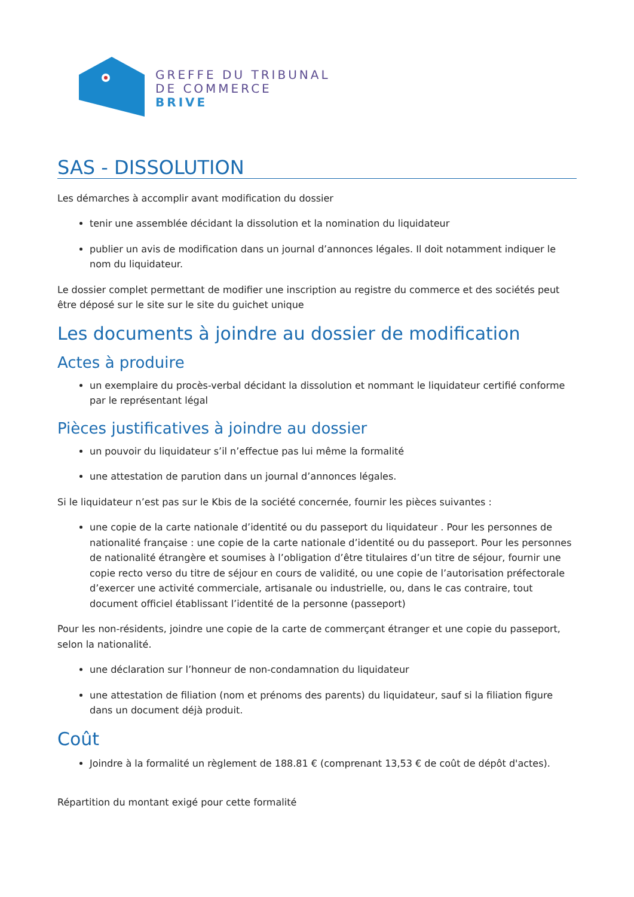GREFFE DU TRIBUNAL
DE COMMERCE
BRIVE
SAS - DISSOLUTION
Les démarches à accomplir avant modification du dossier
tenir une assemblée décidant la dissolution et la nomination du liquidateur
publier un avis de modification dans un journal d’annonces légales. Il doit notamment indiquer le nom du liquidateur.
Le dossier complet permettant de modifier une inscription au registre du commerce et des sociétés peut être déposé sur le site sur le site du guichet unique
Les documents à joindre au dossier de modification
Actes à produire
un exemplaire du procès-verbal décidant la dissolution et nommant le liquidateur certifié conforme par le représentant légal
Pièces justificatives à joindre au dossier
un pouvoir du liquidateur s’il n’effectue pas lui même la formalité
une attestation de parution dans un journal d’annonces légales.
Si le liquidateur n’est pas sur le Kbis de la société concernée, fournir les pièces suivantes :
une copie de la carte nationale d’identité ou du passeport du liquidateur . Pour les personnes de nationalité française : une copie de la carte nationale d’identité ou du passeport. Pour les personnes de nationalité étrangère et soumises à l’obligation d’être titulaires d’un titre de séjour, fournir une copie recto verso du titre de séjour en cours de validité, ou une copie de l’autorisation préfectorale d’exercer une activité commerciale, artisanale ou industrielle, ou, dans le cas contraire, tout document officiel établissant l’identité de la personne (passeport)
Pour les non-résidents, joindre une copie de la carte de commerçant étranger et une copie du passeport, selon la nationalité.
une déclaration sur l’honneur de non-condamnation du liquidateur
une attestation de filiation (nom et prénoms des parents) du liquidateur, sauf si la filiation figure dans un document déjà produit.
Coût
Joindre à la formalité un règlement de 188.81 € (comprenant 13,53 € de coût de dépôt d'actes).
Répartition du montant exigé pour cette formalité